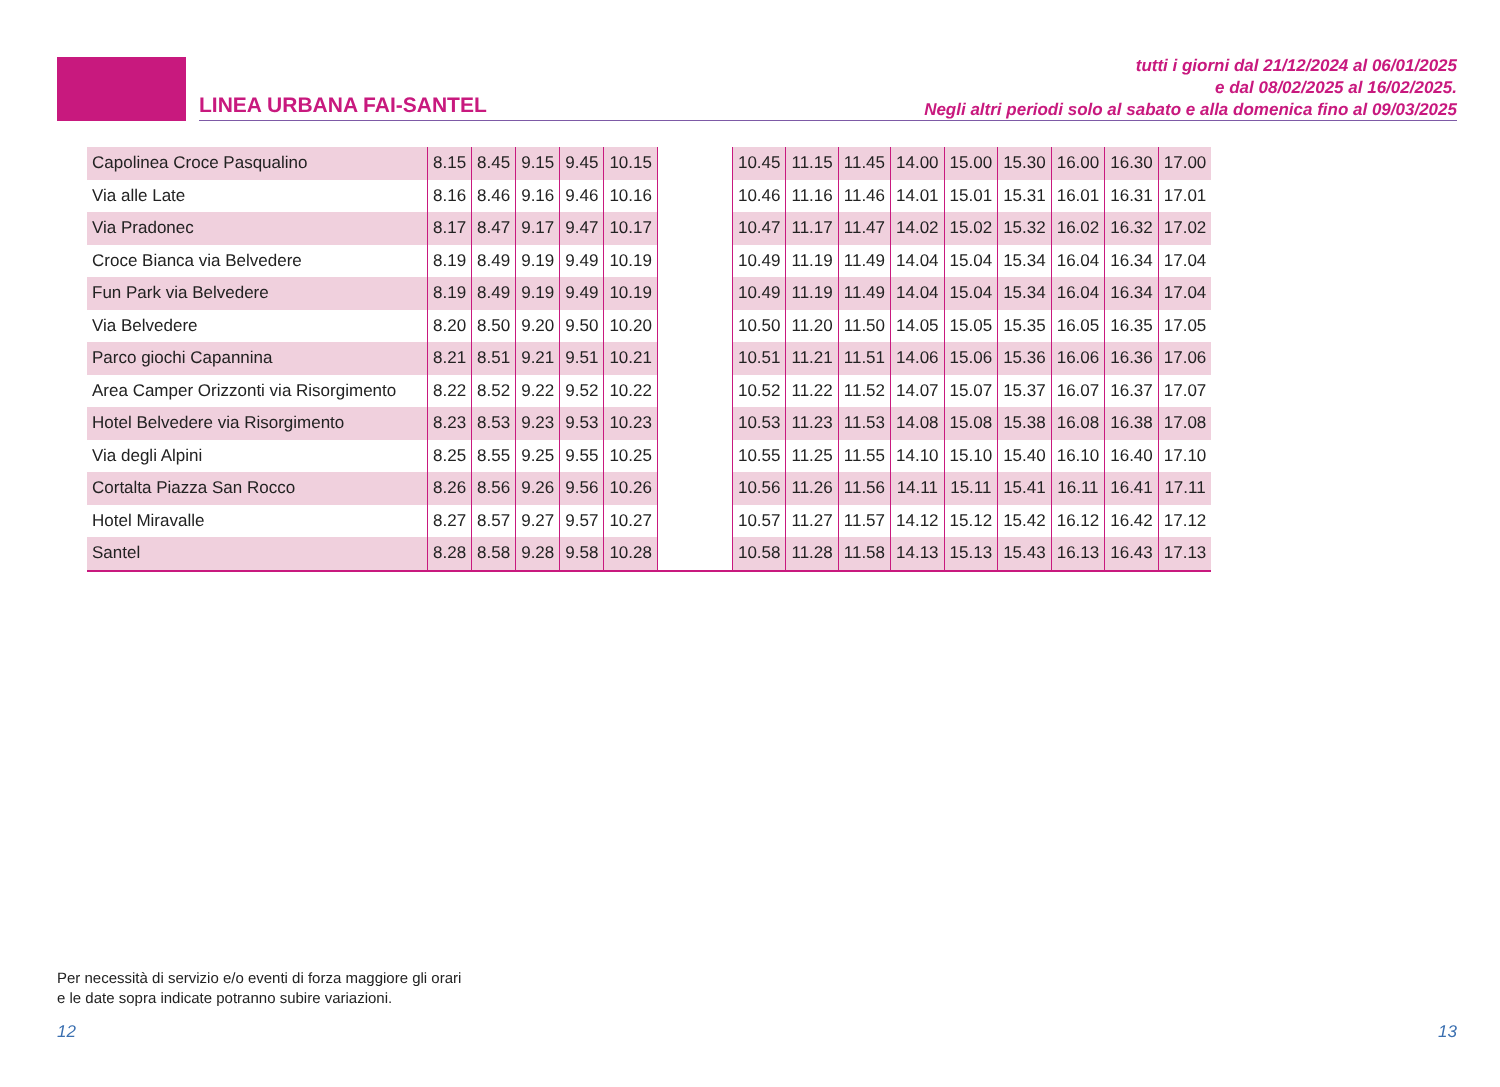LINEA URBANA FAI-SANTEL
tutti i giorni dal 21/12/2024 al 06/01/2025
e dal 08/02/2025 al 16/02/2025.
Negli altri periodi solo al sabato e alla domenica fino al 09/03/2025
| Capolinea Croce Pasqualino | 8.15 | 8.45 | 9.15 | 9.45 | 10.15 | | 10.45 | 11.15 | 11.45 | 14.00 | 15.00 | 15.30 | 16.00 | 16.30 | 17.00 |
| Via alle Late | 8.16 | 8.46 | 9.16 | 9.46 | 10.16 | | 10.46 | 11.16 | 11.46 | 14.01 | 15.01 | 15.31 | 16.01 | 16.31 | 17.01 |
| Via Pradonec | 8.17 | 8.47 | 9.17 | 9.47 | 10.17 | | 10.47 | 11.17 | 11.47 | 14.02 | 15.02 | 15.32 | 16.02 | 16.32 | 17.02 |
| Croce Bianca via Belvedere | 8.19 | 8.49 | 9.19 | 9.49 | 10.19 | | 10.49 | 11.19 | 11.49 | 14.04 | 15.04 | 15.34 | 16.04 | 16.34 | 17.04 |
| Fun Park via Belvedere | 8.19 | 8.49 | 9.19 | 9.49 | 10.19 | | 10.49 | 11.19 | 11.49 | 14.04 | 15.04 | 15.34 | 16.04 | 16.34 | 17.04 |
| Via Belvedere | 8.20 | 8.50 | 9.20 | 9.50 | 10.20 | | 10.50 | 11.20 | 11.50 | 14.05 | 15.05 | 15.35 | 16.05 | 16.35 | 17.05 |
| Parco giochi Capannina | 8.21 | 8.51 | 9.21 | 9.51 | 10.21 | | 10.51 | 11.21 | 11.51 | 14.06 | 15.06 | 15.36 | 16.06 | 16.36 | 17.06 |
| Area Camper Orizzonti via Risorgimento | 8.22 | 8.52 | 9.22 | 9.52 | 10.22 | | 10.52 | 11.22 | 11.52 | 14.07 | 15.07 | 15.37 | 16.07 | 16.37 | 17.07 |
| Hotel Belvedere via Risorgimento | 8.23 | 8.53 | 9.23 | 9.53 | 10.23 | | 10.53 | 11.23 | 11.53 | 14.08 | 15.08 | 15.38 | 16.08 | 16.38 | 17.08 |
| Via degli Alpini | 8.25 | 8.55 | 9.25 | 9.55 | 10.25 | | 10.55 | 11.25 | 11.55 | 14.10 | 15.10 | 15.40 | 16.10 | 16.40 | 17.10 |
| Cortalta Piazza San Rocco | 8.26 | 8.56 | 9.26 | 9.56 | 10.26 | | 10.56 | 11.26 | 11.56 | 14.11 | 15.11 | 15.41 | 16.11 | 16.41 | 17.11 |
| Hotel Miravalle | 8.27 | 8.57 | 9.27 | 9.57 | 10.27 | | 10.57 | 11.27 | 11.57 | 14.12 | 15.12 | 15.42 | 16.12 | 16.42 | 17.12 |
| Santel | 8.28 | 8.58 | 9.28 | 9.58 | 10.28 | | 10.58 | 11.28 | 11.58 | 14.13 | 15.13 | 15.43 | 16.13 | 16.43 | 17.13 |
Per necessità di servizio e/o eventi di forza maggiore gli orari
e le date sopra indicate potranno subire variazioni.
12 13